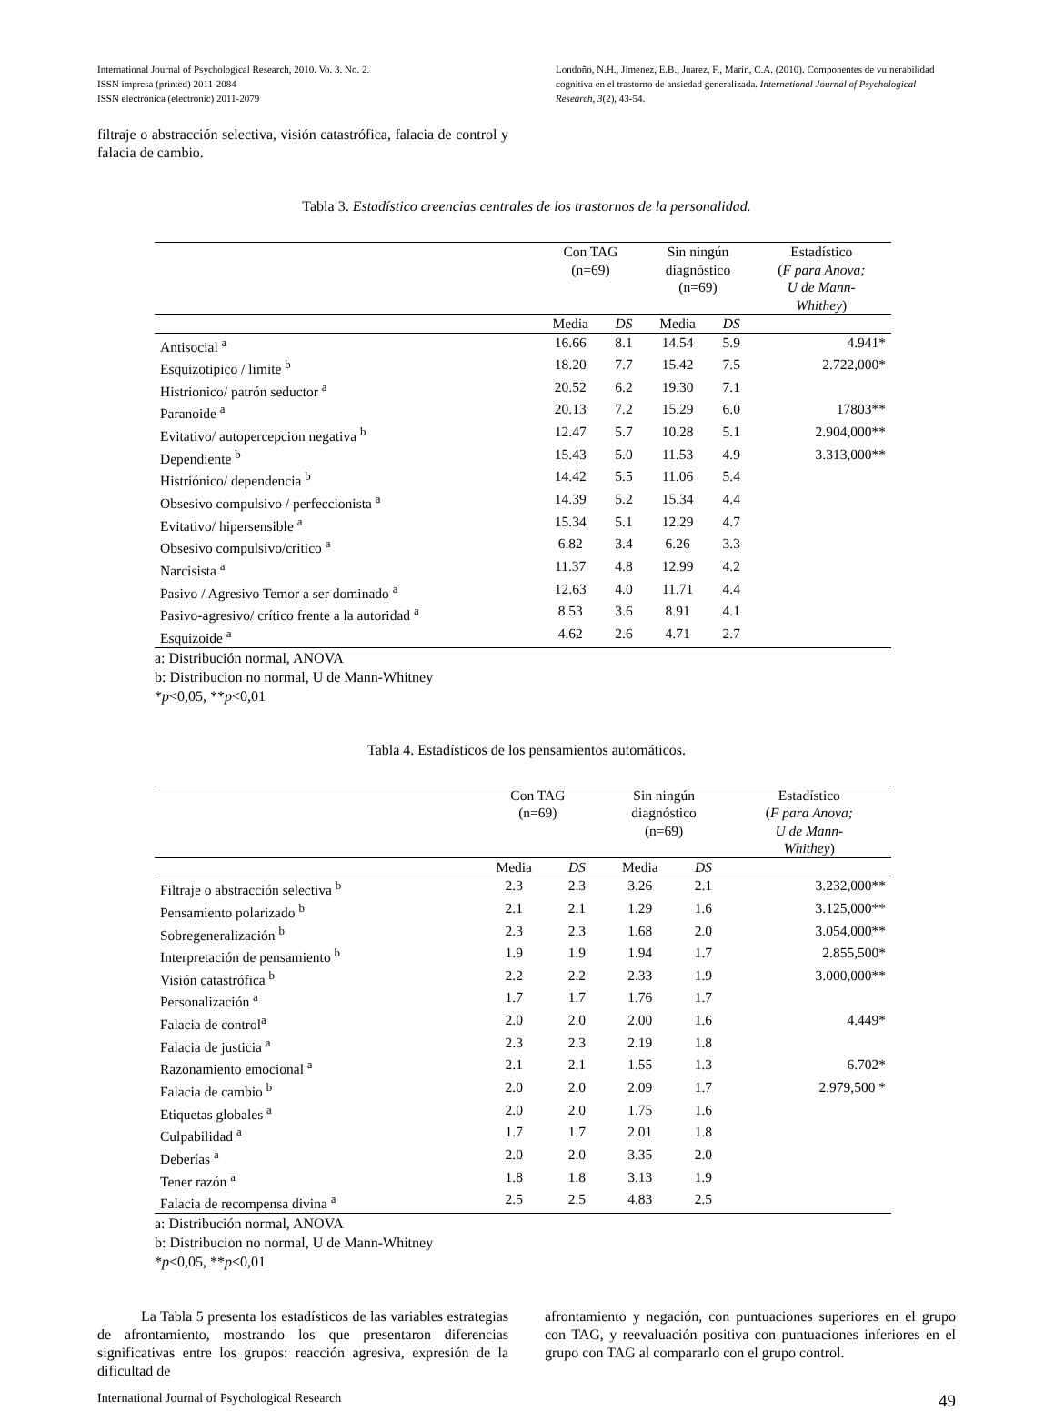International Journal of Psychological Research, 2010. Vo. 3. No. 2.
ISSN impresa (printed) 2011-2084
ISSN electrónica (electronic) 2011-2079
Londoño, N.H., Jimenez, E.B., Juarez, F., Marin, C.A. (2010). Componentes de vulnerabilidad cognitiva en el trastorno de ansiedad generalizada. International Journal of Psychological Research, 3(2), 43-54.
filtraje o abstracción selectiva, visión catastrófica, falacia de control y falacia de cambio.
Tabla 3. Estadístico creencias centrales de los trastornos de la personalidad.
| | Con TAG (n=69) | | Sin ningún diagnóstico (n=69) | | Estadístico ( F para Anova; U de Mann- Whithey ) |
| --- | --- | --- | --- | --- | --- |
| | Media | DS | Media | DS | |
| Antisocial <sup>a</sup> | 16.66 | 8.1 | 14.54 | 5.9 | 4.941* |
| Esquizotipico / limite <sup>b</sup> | 18.20 | 7.7 | 15.42 | 7.5 | 2.722,000* |
| Histrionico/ patrón seductor <sup>a</sup> | 20.52 | 6.2 | 19.30 | 7.1 | |
| Paranoide <sup>a</sup> | 20.13 | 7.2 | 15.29 | 6.0 | 17803** |
| Evitativo/ autopercepcion negativa <sup>b</sup> | 12.47 | 5.7 | 10.28 | 5.1 | 2.904,000** |
| Dependiente <sup>b</sup> | 15.43 | 5.0 | 11.53 | 4.9 | 3.313,000** |
| Histriónico/ dependencia <sup>b</sup> | 14.42 | 5.5 | 11.06 | 5.4 | |
| Obsesivo compulsivo / perfeccionista <sup>a</sup> | 14.39 | 5.2 | 15.34 | 4.4 | |
| Evitativo/ hipersensible <sup>a</sup> | 15.34 | 5.1 | 12.29 | 4.7 | |
| Obsesivo compulsivo/critico <sup>a</sup> | 6.82 | 3.4 | 6.26 | 3.3 | |
| Narcisista <sup>a</sup> | 11.37 | 4.8 | 12.99 | 4.2 | |
| Pasivo / Agresivo Temor a ser dominado <sup>a</sup> | 12.63 | 4.0 | 11.71 | 4.4 | |
| Pasivo-agresivo/ crítico frente a la autoridad <sup>a</sup> | 8.53 | 3.6 | 8.91 | 4.1 | |
| Esquizoide <sup>a</sup> | 4.62 | 2.6 | 4.71 | 2.7 | |
a: Distribución normal, ANOVA
b: Distribucion no normal, U de Mann-Whitney
*p<0,05, **p<0,01
Tabla 4. Estadísticos de los pensamientos automáticos.
| | Con TAG (n=69) | | Sin ningún diagnóstico (n=69) | | Estadístico ( F para Anova; U de Mann- Whithey ) |
| --- | --- | --- | --- | --- | --- |
| | Media | DS | Media | DS | |
| Filtraje o abstracción selectiva <sup>b</sup> | 2.3 | 2.3 | 3.26 | 2.1 | 3.232,000** |
| Pensamiento polarizado <sup>b</sup> | 2.1 | 2.1 | 1.29 | 1.6 | 3.125,000** |
| Sobregeneralización <sup>b</sup> | 2.3 | 2.3 | 1.68 | 2.0 | 3.054,000** |
| Interpretación de pensamiento <sup>b</sup> | 1.9 | 1.9 | 1.94 | 1.7 | 2.855,500* |
| Visión catastrófica <sup>b</sup> | 2.2 | 2.2 | 2.33 | 1.9 | 3.000,000** |
| Personalización <sup>a</sup> | 1.7 | 1.7 | 1.76 | 1.7 | |
| Falacia de control<sup>a</sup> | 2.0 | 2.0 | 2.00 | 1.6 | 4.449* |
| Falacia de justicia <sup>a</sup> | 2.3 | 2.3 | 2.19 | 1.8 | |
| Razonamiento emocional <sup>a</sup> | 2.1 | 2.1 | 1.55 | 1.3 | 6.702* |
| Falacia de cambio <sup>b</sup> | 2.0 | 2.0 | 2.09 | 1.7 | 2.979,500 * |
| Etiquetas globales <sup>a</sup> | 2.0 | 2.0 | 1.75 | 1.6 | |
| Culpabilidad <sup>a</sup> | 1.7 | 1.7 | 2.01 | 1.8 | |
| Deberías <sup>a</sup> | 2.0 | 2.0 | 3.35 | 2.0 | |
| Tener razón <sup>a</sup> | 1.8 | 1.8 | 3.13 | 1.9 | |
| Falacia de recompensa divina <sup>a</sup> | 2.5 | 2.5 | 4.83 | 2.5 | |
a: Distribución normal, ANOVA
b: Distribucion no normal, U de Mann-Whitney
*p<0,05, **p<0,01
   La Tabla 5 presenta los estadísticos de las variables estrategias de afrontamiento, mostrando los que presentaron diferencias significativas entre los grupos: reacción agresiva, expresión de la dificultad de
afrontamiento y negación, con puntuaciones superiores en el grupo con TAG, y reevaluación positiva con puntuaciones inferiores en el grupo con TAG al compararlo con el grupo control.
International Journal of Psychological Research 49